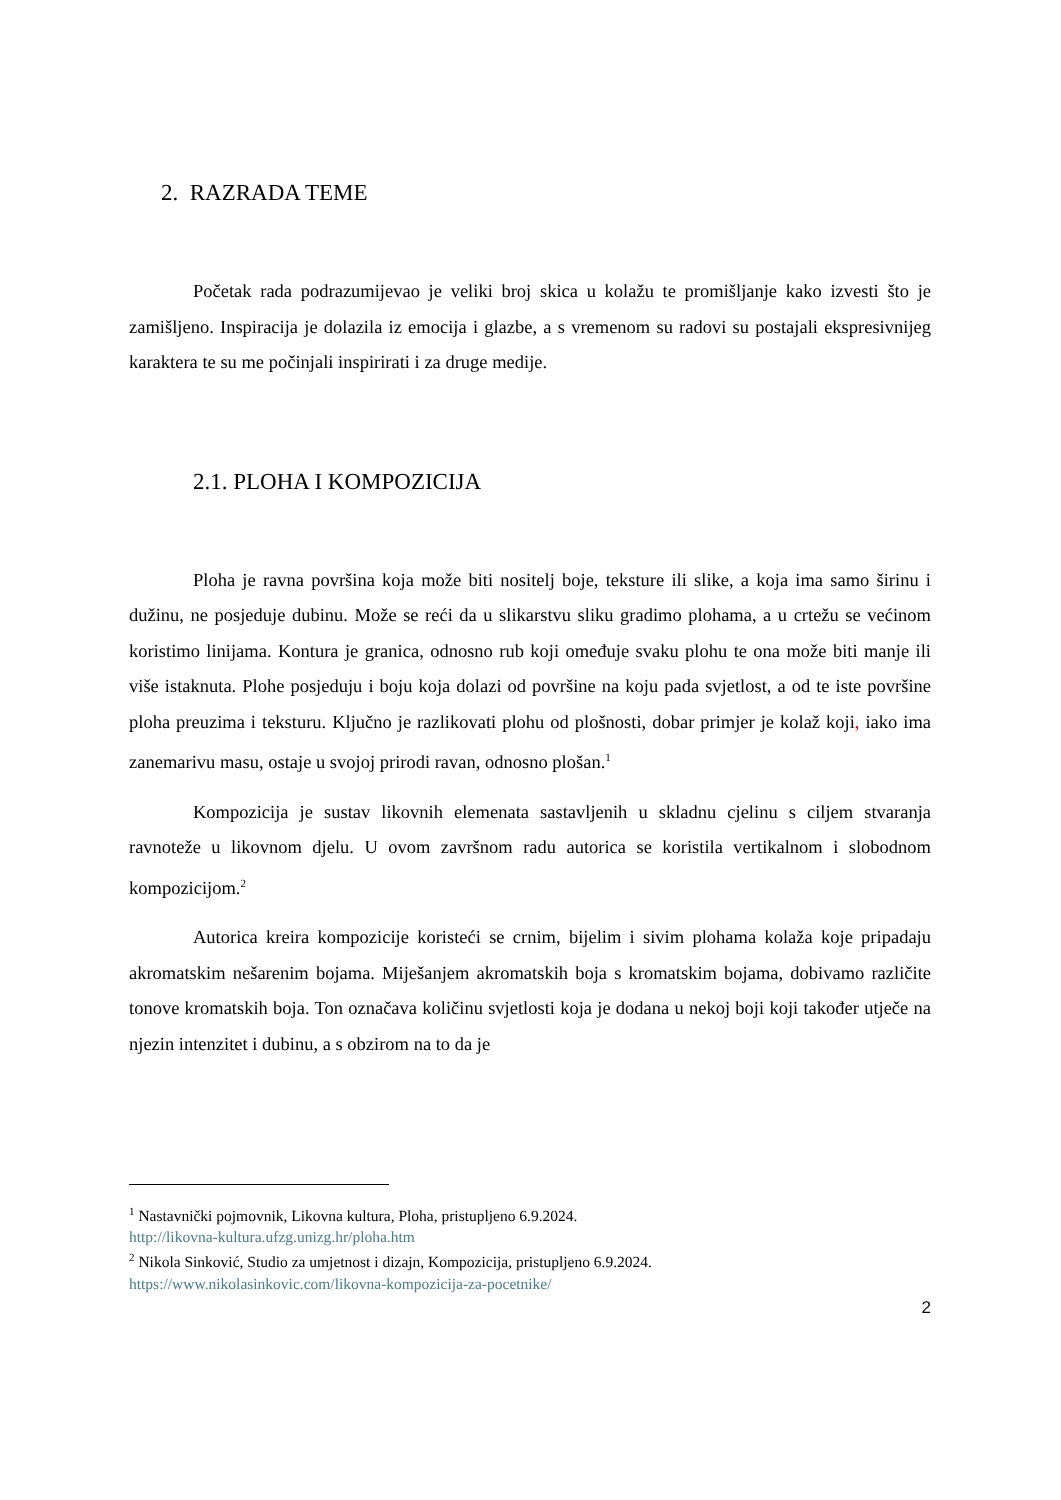2. RAZRADA TEME
Početak rada podrazumijevao je veliki broj skica u kolažu te promišljanje kako izvesti što je zamišljeno. Inspiracija je dolazila iz emocija i glazbe, a s vremenom su radovi su postajali ekspresivnijeg karaktera te su me počinjali inspirirati i za druge medije.
2.1. PLOHA I KOMPOZICIJA
Ploha je ravna površina koja može biti nositelj boje, teksture ili slike, a koja ima samo širinu i dužinu, ne posjeduje dubinu. Može se reći da u slikarstvu sliku gradimo plohama, a u crtežu se većinom koristimo linijama. Kontura je granica, odnosno rub koji omeđuje svaku plohu te ona može biti manje ili više istaknuta. Plohe posjeduju i boju koja dolazi od površine na koju pada svjetlost, a od te iste površine ploha preuzima i teksturu. Ključno je razlikovati plohu od plošnosti, dobar primjer je kolaž koji, iako ima zanemarivu masu, ostaje u svojoj prirodi ravan, odnosno plošan.<sup>1</sup>
Kompozicija je sustav likovnih elemenata sastavljenih u skladnu cjelinu s ciljem stvaranja ravnoteže u likovnom djelu. U ovom završnom radu autorica se koristila vertikalnom i slobodnom kompozicijom.<sup>2</sup>
Autorica kreira kompozicije koristeći se crnim, bijelim i sivim plohama kolaža koje pripadaju akromatskim nešarenim bojama. Miješanjem akromatskih boja s kromatskim bojama, dobivamo različite tonove kromatskih boja. Ton označava količinu svjetlosti koja je dodana u nekoj boji koji također utječe na njezin intenzitet i dubinu, a s obzirom na to da je
<sup>1</sup> Nastavnički pojmovnik, Likovna kultura, Ploha, pristupljeno 6.9.2024.
http://likovna-kultura.ufzg.unizg.hr/ploha.htm
<sup>2</sup> Nikola Sinković, Studio za umjetnost i dizajn, Kompozicija, pristupljeno 6.9.2024.
https://www.nikolasinkovic.com/likovna-kompozicija-za-pocetnike/
2